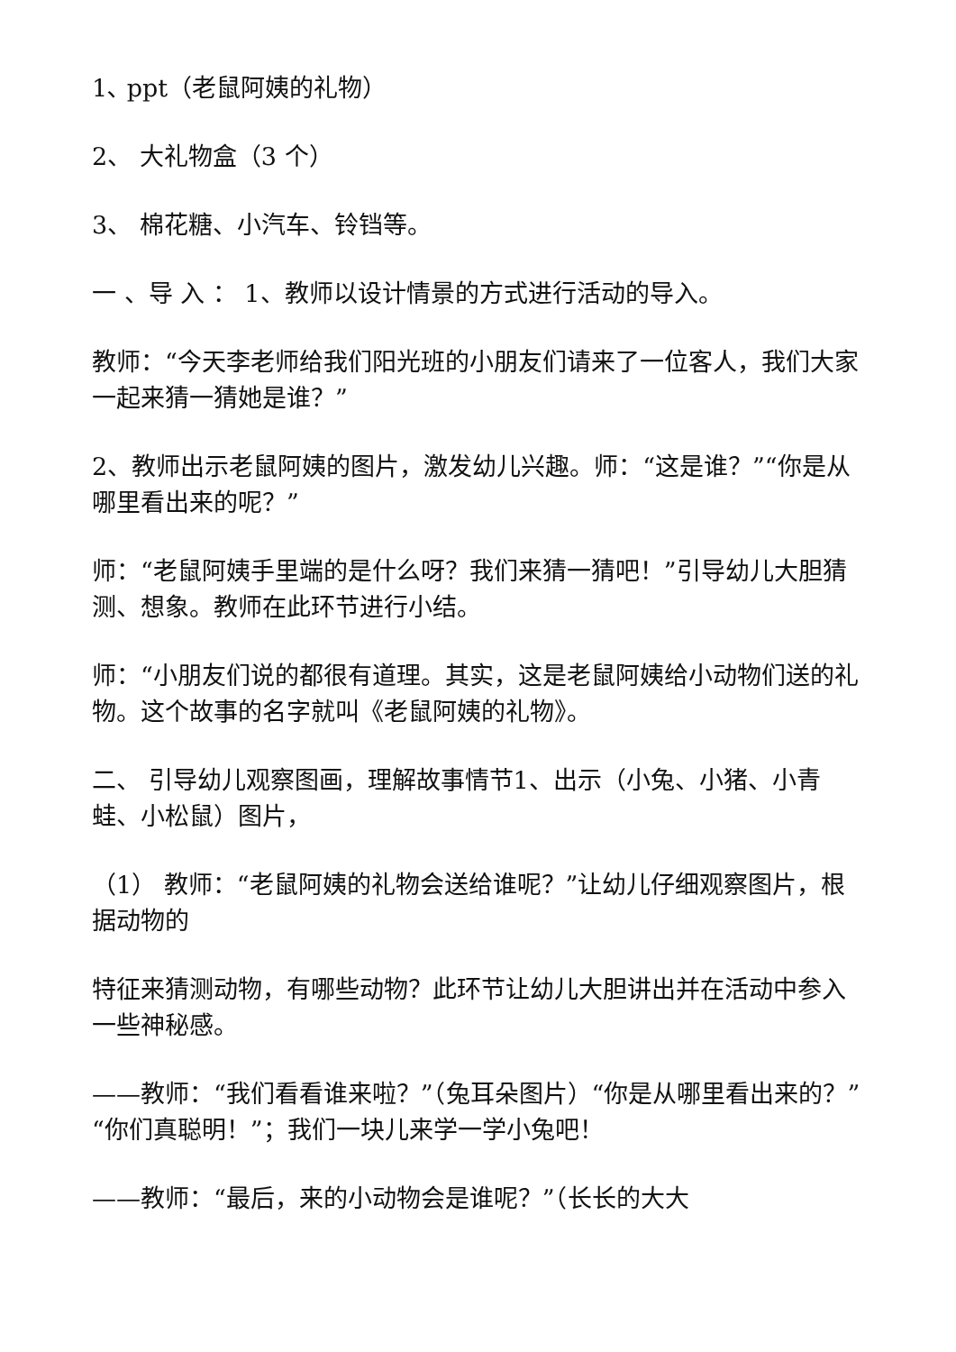1､ ppt（老鼠阿姨的礼物）
2、 大礼物盒（3 个）
3、 棉花糖、小汽车、铃铛等。
一 、导 入 ： 1、教师以设计情景的方式进行活动的导入。
教师：“今天李老师给我们阳光班的小朋友们请来了一位客人，我们大家一起来猜一猜她是谁？”
2、教师出示老鼠阿姨的图片，激发幼儿兴趣。师：“这是谁？”“你是从哪里看出来的呢？”
师：“老鼠阿姨手里端的是什么呀？我们来猜一猜吧！”引导幼儿大胆猜测、想象。教师在此环节进行小结。
师：“小朋友们说的都很有道理。其实，这是老鼠阿姨给小动物们送的礼物。这个故事的名字就叫《老鼠阿姨的礼物》。
二、 引导幼儿观察图画，理解故事情节1、出示（小兔、小猪、小青蛙、小松鼠）图片，
（1） 教师：“老鼠阿姨的礼物会送给谁呢？”让幼儿仔细观察图片，根据动物的
特征来猜测动物，有哪些动物？此环节让幼儿大胆讲出并在活动中参入一些神秘感。
——教师：“我们看看谁来啦？”（兔耳朵图片）“你是从哪里看出来的？”“你们真聪明！”；我们一块儿来学一学小兔吧！
——教师：“最后，来的小动物会是谁呢？”（长长的大大